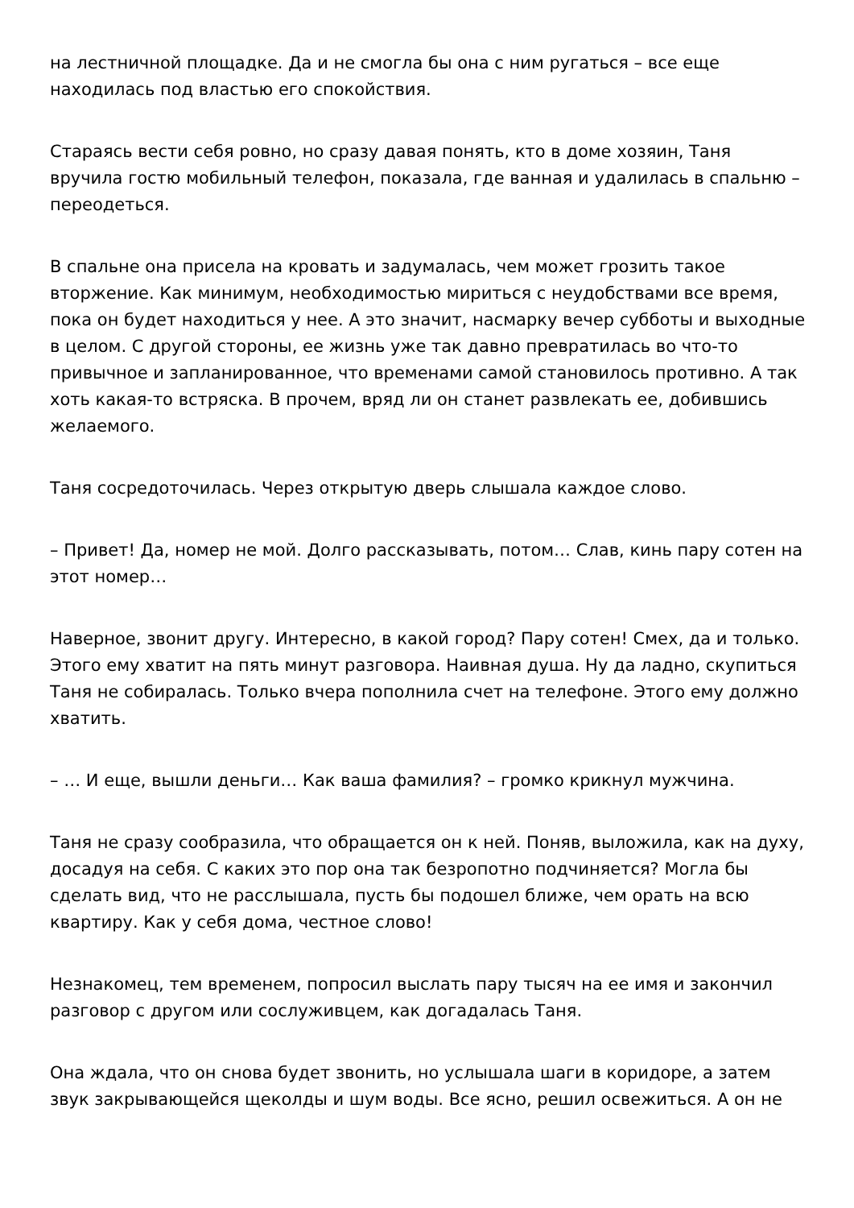на лестничной площадке. Да и не смогла бы она с ним ругаться – все еще находилась под властью его спокойствия.
Стараясь вести себя ровно, но сразу давая понять, кто в доме хозяин, Таня вручила гостю мобильный телефон, показала, где ванная и удалилась в спальню – переодеться.
В спальне она присела на кровать и задумалась, чем может грозить такое вторжение. Как минимум, необходимостью мириться с неудобствами все время, пока он будет находиться у нее. А это значит, насмарку вечер субботы и выходные в целом. С другой стороны, ее жизнь уже так давно превратилась во что-то привычное и запланированное, что временами самой становилось противно. А так хоть какая-то встряска. В прочем, вряд ли он станет развлекать ее, добившись желаемого.
Таня сосредоточилась. Через открытую дверь слышала каждое слово.
– Привет! Да, номер не мой. Долго рассказывать, потом… Слав, кинь пару сотен на этот номер…
Наверное, звонит другу. Интересно, в какой город? Пару сотен! Смех, да и только. Этого ему хватит на пять минут разговора. Наивная душа. Ну да ладно, скупиться Таня не собиралась. Только вчера пополнила счет на телефоне. Этого ему должно хватить.
– … И еще, вышли деньги… Как ваша фамилия? – громко крикнул мужчина.
Таня не сразу сообразила, что обращается он к ней. Поняв, выложила, как на духу, досадуя на себя. С каких это пор она так безропотно подчиняется? Могла бы сделать вид, что не расслышала, пусть бы подошел ближе, чем орать на всю квартиру. Как у себя дома, честное слово!
Незнакомец, тем временем, попросил выслать пару тысяч на ее имя и закончил разговор с другом или сослуживцем, как догадалась Таня.
Она ждала, что он снова будет звонить, но услышала шаги в коридоре, а затем звук закрывающейся щеколды и шум воды. Все ясно, решил освежиться. А он не